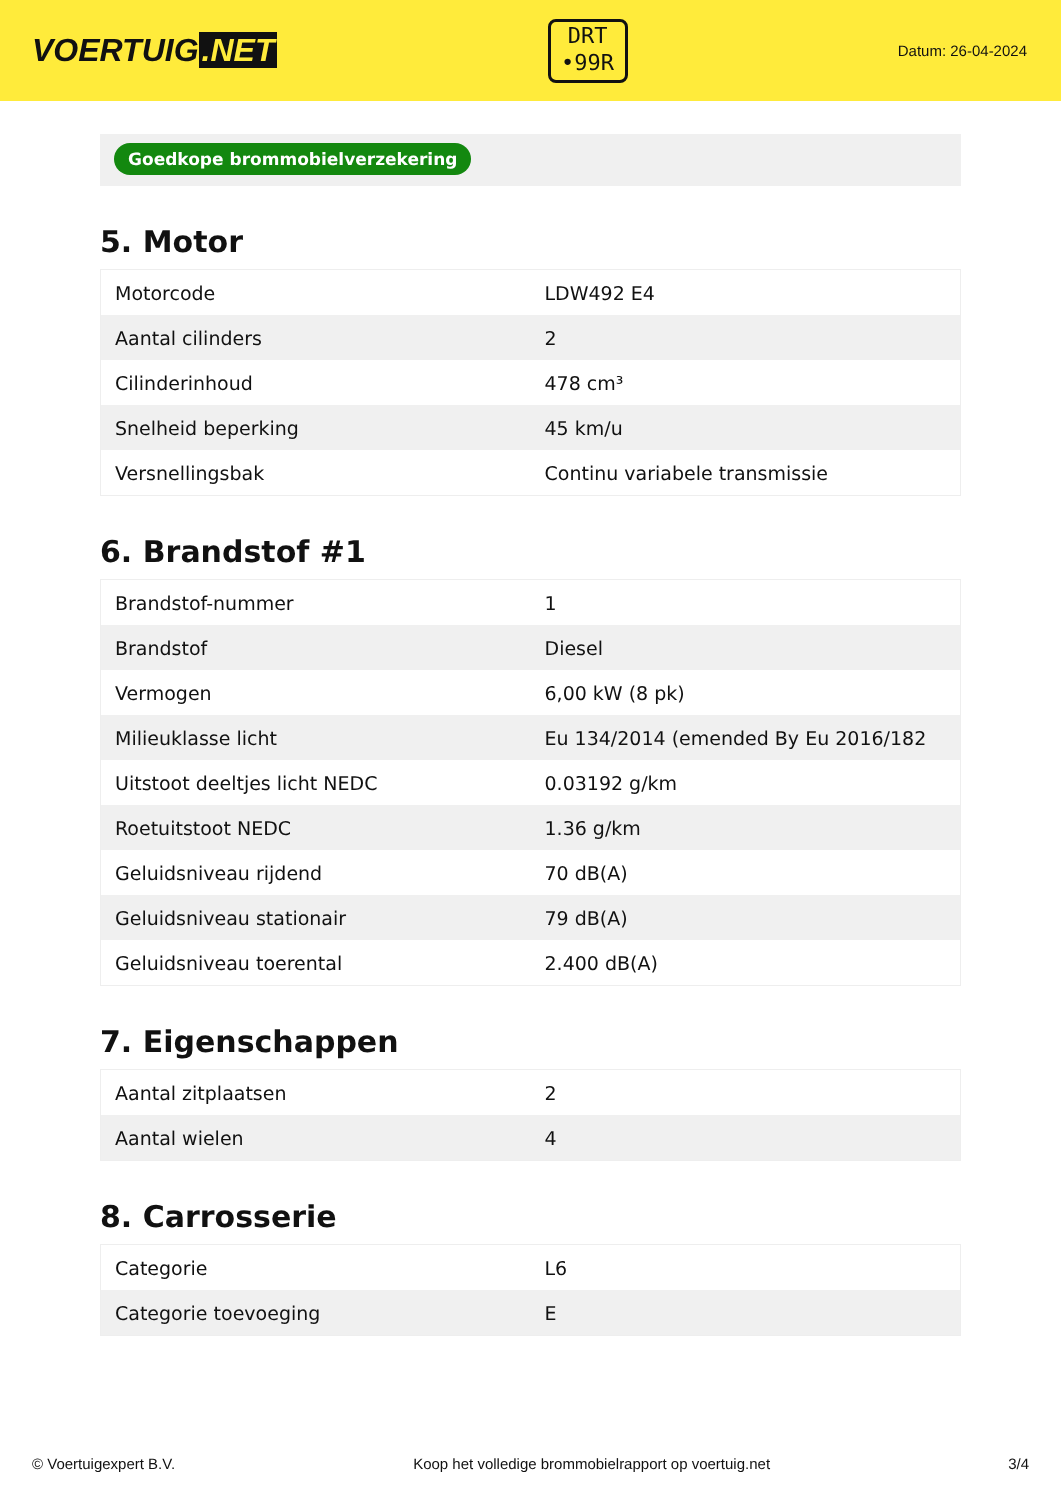VOERTUIG.NET
DRT
•99R
Datum: 26-04-2024
Goedkope brommobielverzekering
5. Motor
| Motorcode | LDW492 E4 |
| Aantal cilinders | 2 |
| Cilinderinhoud | 478 cm³ |
| Snelheid beperking | 45 km/u |
| Versnellingsbak | Continu variabele transmissie |
6. Brandstof #1
| Brandstof-nummer | 1 |
| Brandstof | Diesel |
| Vermogen | 6,00 kW (8 pk) |
| Milieuklasse licht | Eu 134/2014 (emended By Eu 2016/182 |
| Uitstoot deeltjes licht NEDC | 0.03192 g/km |
| Roetuitstoot NEDC | 1.36 g/km |
| Geluidsniveau rijdend | 70 dB(A) |
| Geluidsniveau stationair | 79 dB(A) |
| Geluidsniveau toerental | 2.400 dB(A) |
7. Eigenschappen
| Aantal zitplaatsen | 2 |
| Aantal wielen | 4 |
8. Carrosserie
| Categorie | L6 |
| Categorie toevoeging | E |
© Voertuigexpert B.V. Koop het volledige brommobielrapport op voertuig.net 3/4